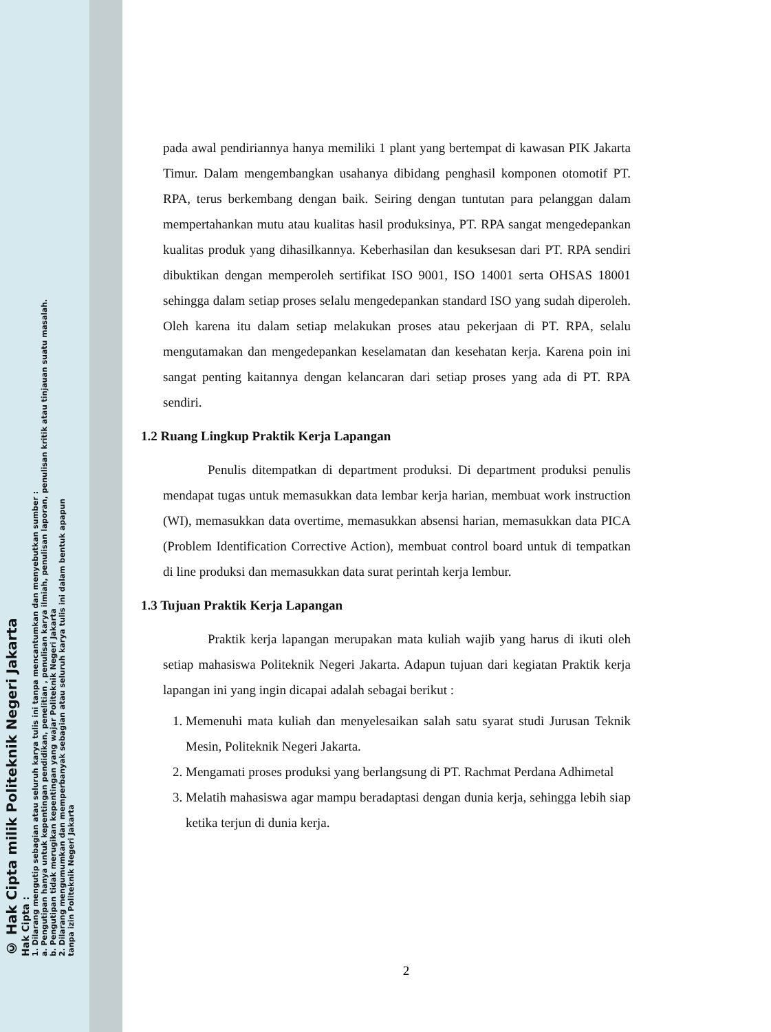© Hak Cipta milik Politeknik Negeri Jakarta
Hak Cipta :
1. Dilarang mengutip sebagian atau seluruh karya tulis ini tanpa mencantumkan dan menyebutkan sumber :
a. Pengutipan hanya untuk kepentingan pendidikan, penelitian , penulisan karya ilmiah, penulisan laporan, penulisan kritik atau tinjauan suatu masalah.
b. Pengutipan tidak merugikan kepentingan yang wajar Politeknik Negeri Jakarta
2. Dilarang mengumumkan dan memperbanyak sebagian atau seluruh karya tulis ini dalam bentuk apapun
tanpa izin Politeknik Negeri Jakarta
pada awal pendiriannya hanya memiliki 1 plant yang bertempat di kawasan PIK Jakarta Timur. Dalam mengembangkan usahanya dibidang penghasil komponen otomotif PT. RPA, terus berkembang dengan baik. Seiring dengan tuntutan para pelanggan dalam mempertahankan mutu atau kualitas hasil produksinya, PT. RPA sangat mengedepankan kualitas produk yang dihasilkannya. Keberhasilan dan kesuksesan dari PT. RPA sendiri dibuktikan dengan memperoleh sertifikat ISO 9001, ISO 14001 serta OHSAS 18001 sehingga dalam setiap proses selalu mengedepankan standard ISO yang sudah diperoleh. Oleh karena itu dalam setiap melakukan proses atau pekerjaan di PT. RPA, selalu mengutamakan dan mengedepankan keselamatan dan kesehatan kerja. Karena poin ini sangat penting kaitannya dengan kelancaran dari setiap proses yang ada di PT. RPA sendiri.
1.2 Ruang Lingkup Praktik Kerja Lapangan
Penulis ditempatkan di department produksi. Di department produksi penulis mendapat tugas untuk memasukkan data lembar kerja harian, membuat work instruction (WI), memasukkan data overtime, memasukkan absensi harian, memasukkan data PICA (Problem Identification Corrective Action), membuat control board untuk di tempatkan di line produksi dan memasukkan data surat perintah kerja lembur.
1.3 Tujuan Praktik Kerja Lapangan
Praktik kerja lapangan merupakan mata kuliah wajib yang harus di ikuti oleh setiap mahasiswa Politeknik Negeri Jakarta. Adapun tujuan dari kegiatan Praktik kerja lapangan ini yang ingin dicapai adalah sebagai berikut :
1. Memenuhi mata kuliah dan menyelesaikan salah satu syarat studi Jurusan Teknik Mesin, Politeknik Negeri Jakarta.
2. Mengamati proses produksi yang berlangsung di PT. Rachmat Perdana Adhimetal
3. Melatih mahasiswa agar mampu beradaptasi dengan dunia kerja, sehingga lebih siap ketika terjun di dunia kerja.
2